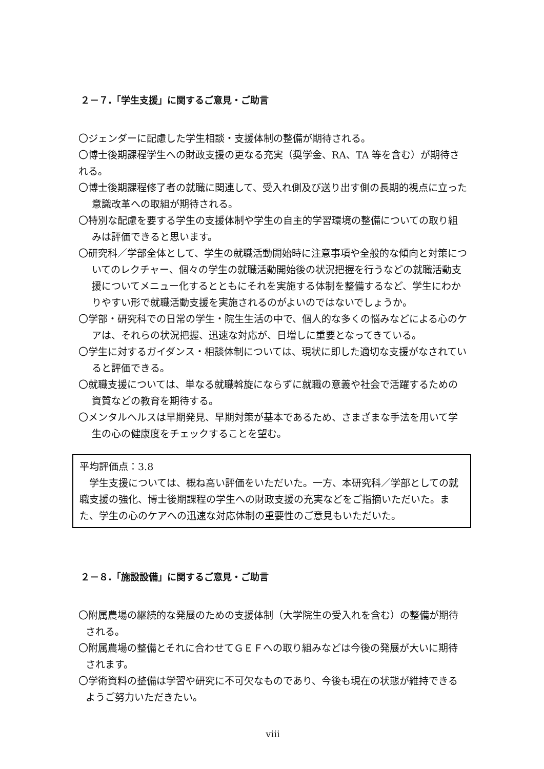２－７.「学生支援」に関するご意見・ご助言
〇ジェンダーに配慮した学生相談・支援体制の整備が期待される。
〇博士後期課程学生への財政支援の更なる充実（奨学金、RA、TA 等を含む）が期待される。
〇博士後期課程修了者の就職に関連して、受入れ側及び送り出す側の長期的視点に立った意識改革への取組が期待される。
〇特別な配慮を要する学生の支援体制や学生の自主的学習環境の整備についての取り組みは評価できると思います。
〇研究科／学部全体として、学生の就職活動開始時に注意事項や全般的な傾向と対策についてのレクチャー、個々の学生の就職活動開始後の状況把握を行うなどの就職活動支援についてメニュー化するとともにそれを実施する体制を整備するなど、学生にわかりやすい形で就職活動支援を実施されるのがよいのではないでしょうか。
〇学部・研究科での日常の学生・院生生活の中で、個人的な多くの悩みなどによる心のケアは、それらの状況把握、迅速な対応が、日増しに重要となってきている。
〇学生に対するガイダンス・相談体制については、現状に即した適切な支援がなされていると評価できる。
〇就職支援については、単なる就職斡旋にならずに就職の意義や社会で活躍するための資質などの教育を期待する。
〇メンタルヘルスは早期発見、早期対策が基本であるため、さまざまな手法を用いて学生の心の健康度をチェックすることを望む。
平均評価点：3.8
　学生支援については、概ね高い評価をいただいた。一方、本研究科／学部としての就職支援の強化、博士後期課程の学生への財政支援の充実などをご指摘いただいた。また、学生の心のケアへの迅速な対応体制の重要性のご意見もいただいた。
２－８.「施設設備」に関するご意見・ご助言
〇附属農場の継続的な発展のための支援体制（大学院生の受入れを含む）の整備が期待される。
〇附属農場の整備とそれに合わせてＧＥＦへの取り組みなどは今後の発展が大いに期待されます。
〇学術資料の整備は学習や研究に不可欠なものであり、今後も現在の状態が維持できるようご努力いただきたい。
viii